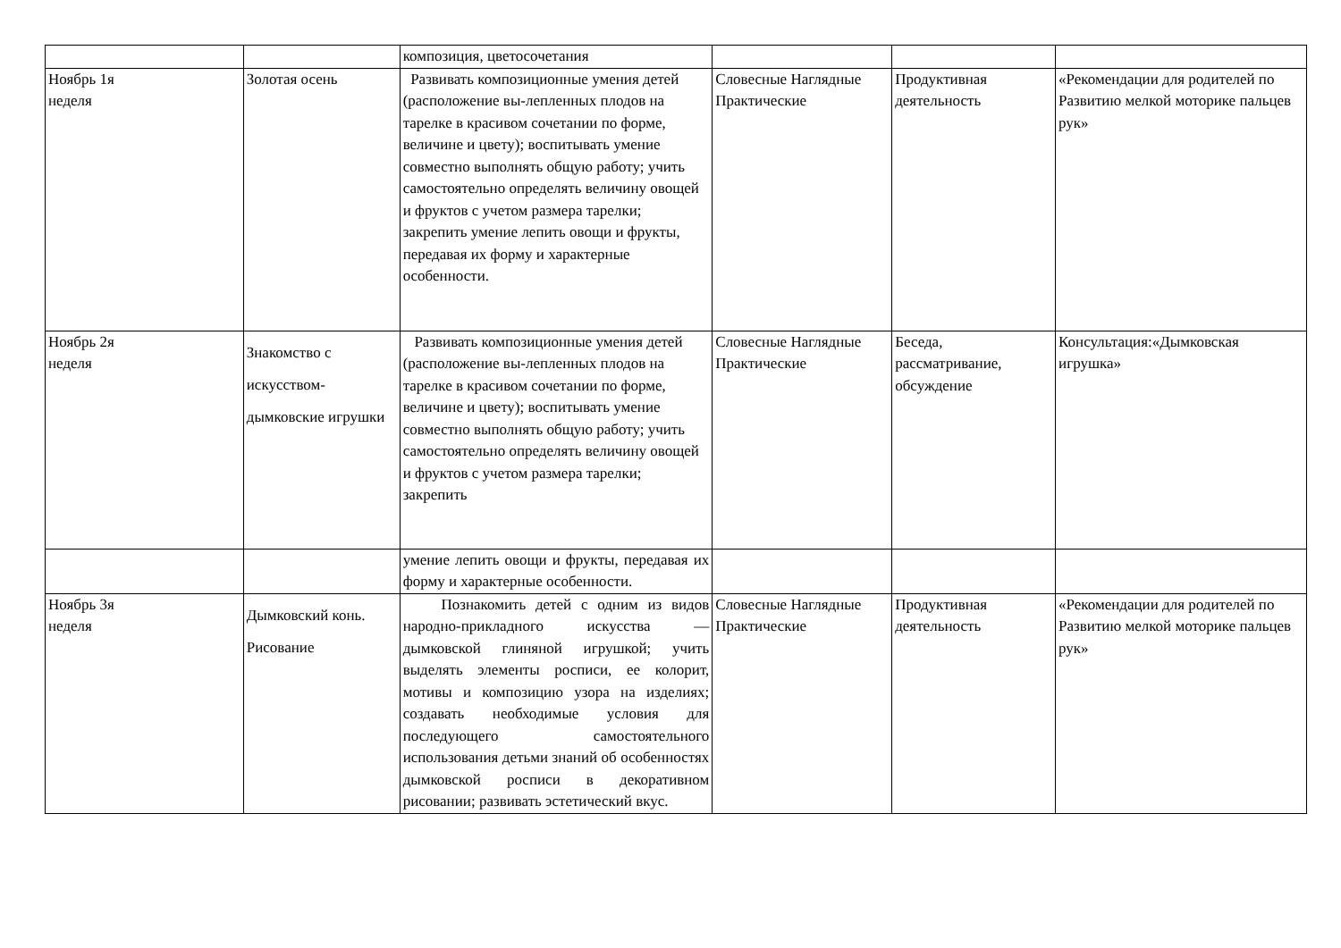| | | композиция, цветосочетания | | | |
| Ноябрь 1я неделя | Золотая осень | Развивать композиционные умения детей (расположение вы-лепленных плодов на тарелке в красивом сочетании по форме, величине и цвету); воспитывать умение совместно выполнять общую работу; учить самостоятельно определять величину овощей и фруктов с учетом размера тарелки; закрепить умение лепить овощи и фрукты, передавая их форму и характерные особенности. | Словесные Наглядные Практические | Продуктивная деятельность | «Рекомендации для родителей по Развитию мелкой моторике пальцев рук» |
| Ноябрь 2я неделя | Знакомство с искусством-дымковские игрушки | Развивать композиционные умения детей (расположение вы-лепленных плодов на тарелке в красивом сочетании по форме, величине и цвету); воспитывать умение совместно выполнять общую работу; учить самостоятельно определять величину овощей и фруктов с учетом размера тарелки; закрепить | Словесные Наглядные Практические | Беседа, рассматривание, обсуждение | Консультация:«Дымковская игрушка» |
| | | умение лепить овощи и фрукты, передавая их форму и характерные особенности. | | | |
| Ноябрь 3я неделя | Дымковский конь. Рисование | Познакомить детей с одним из видов народно-прикладного искусства — дымковской глиняной игрушкой; учить выделять элементы росписи, ее колорит, мотивы и композицию узора на изделиях; создавать необходимые условия для последующего самостоятельного использования детьми знаний об особенностях дымковской росписи в декоративном рисовании; развивать эстетический вкус. | Словесные Наглядные Практические | Продуктивная деятельность | «Рекомендации для родителей по Развитию мелкой моторике пальцев рук» |